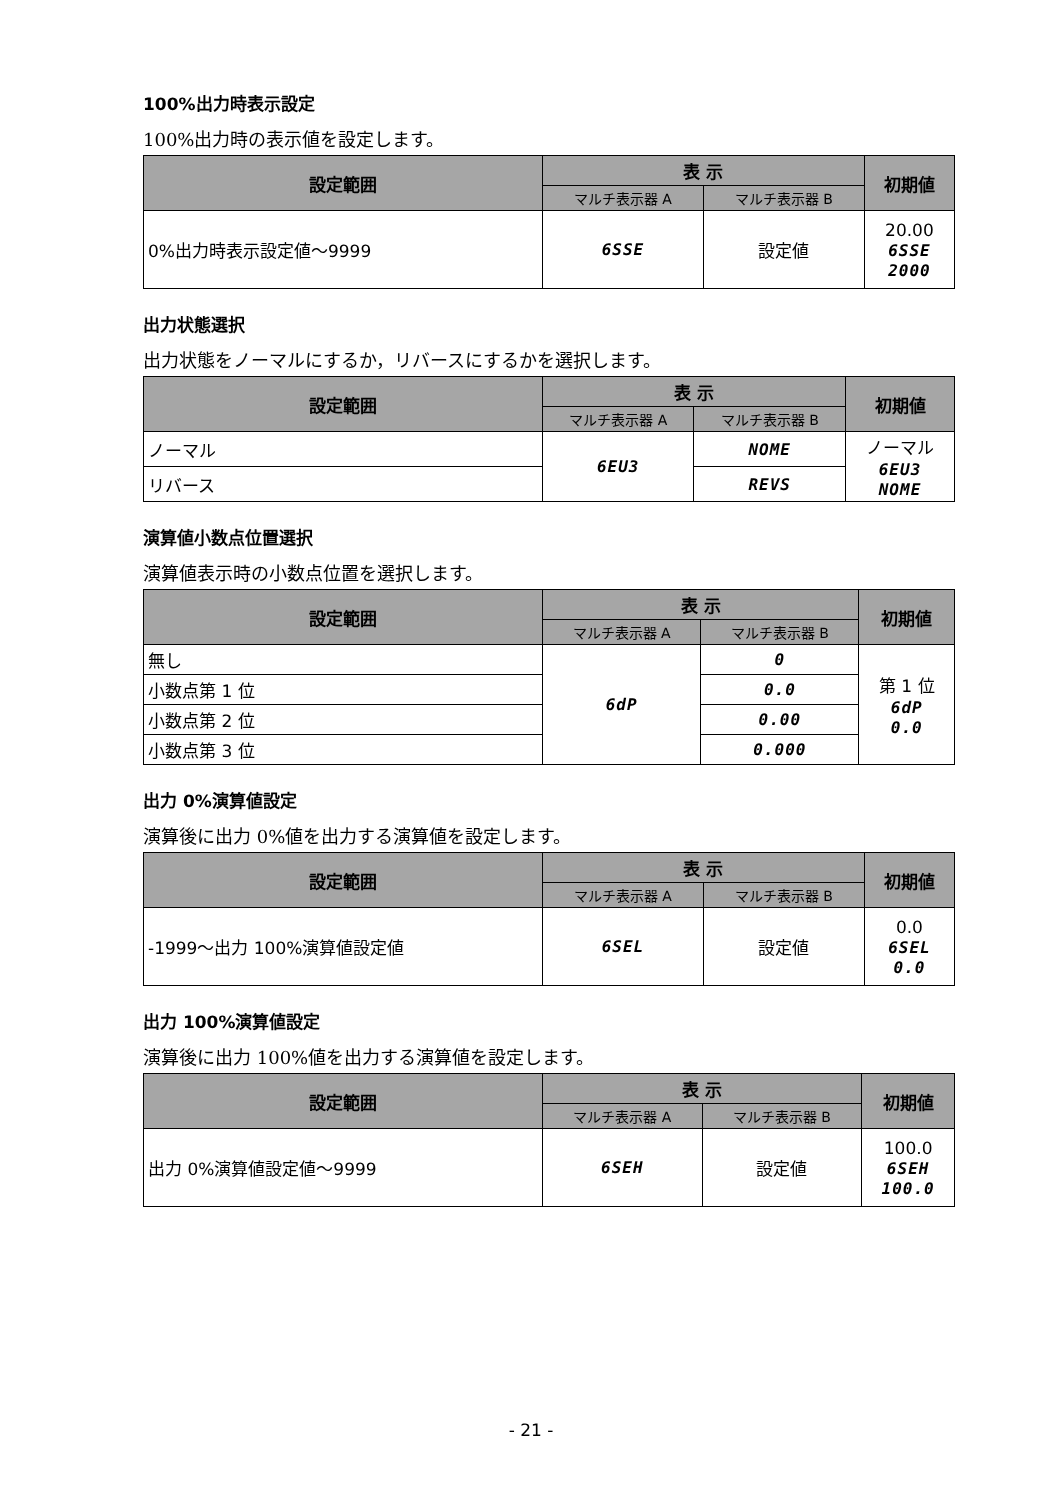100%出力時表示設定
100%出力時の表示値を設定します。
| 設定範囲 | 表 示 | | 初期値 |
| --- | --- | --- | --- |
| | マルチ表示器 A | マルチ表示器 B | |
| 0%出力時表示設定値～9999 | 6SSE | 設定値 | 20.00 6SSE 2000 |
出力状態選択
出力状態をノーマルにするか，リバースにするかを選択します。
| 設定範囲 | 表 示 | | 初期値 |
| --- | --- | --- | --- |
| | マルチ表示器 A | マルチ表示器 B | |
| ノーマル | 6EU3 | NOME | ノーマル 6EU3 NOME |
| リバース | | REVS | |
演算値小数点位置選択
演算値表示時の小数点位置を選択します。
| 設定範囲 | 表 示 | | 初期値 |
| --- | --- | --- | --- |
| | マルチ表示器 A | マルチ表示器 B | |
| 無し | 6dP | 0 | 第 1 位 6dP 0.0 |
| 小数点第 1 位 | | 0.0 | |
| 小数点第 2 位 | | 0.00 | |
| 小数点第 3 位 | | 0.000 | |
出力 0%演算値設定
演算後に出力 0%値を出力する演算値を設定します。
| 設定範囲 | 表 示 | | 初期値 |
| --- | --- | --- | --- |
| | マルチ表示器 A | マルチ表示器 B | |
| -1999～出力 100%演算値設定値 | 6SEL | 設定値 | 0.0 6SEL 0.0 |
出力 100%演算値設定
演算後に出力 100%値を出力する演算値を設定します。
| 設定範囲 | 表 示 | | 初期値 |
| --- | --- | --- | --- |
| | マルチ表示器 A | マルチ表示器 B | |
| 出力 0%演算値設定値～9999 | 6SEH | 設定値 | 100.0 6SEH 100.0 |
- 21 -